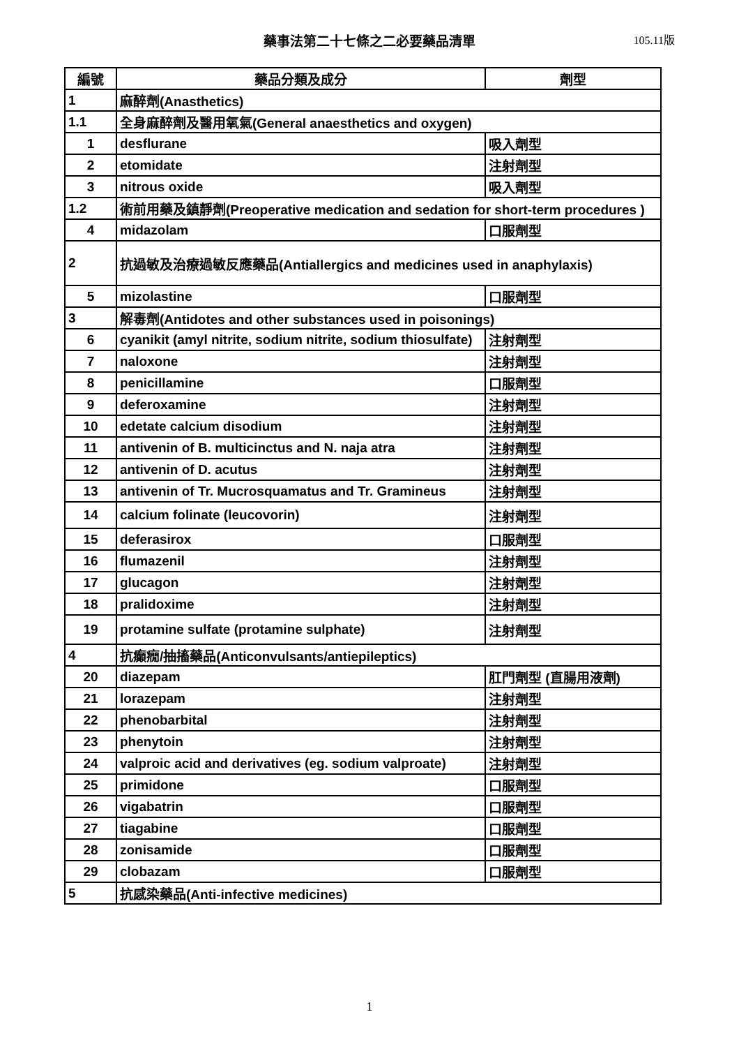藥事法第二十七條之二必要藥品清單
105.11版
| 編號 | 藥品分類及成分 | 劑型 |
| --- | --- | --- |
| 1 | 麻醉劑(Anasthetics) | |
| 1.1 | 全身麻醉劑及醫用氧氣(General anaesthetics and oxygen) | |
| 1 | desflurane | 吸入劑型 |
| 2 | etomidate | 注射劑型 |
| 3 | nitrous oxide | 吸入劑型 |
| 1.2 | 術前用藥及鎮靜劑(Preoperative medication and sedation for short-term procedures ) | |
| 4 | midazolam | 口服劑型 |
| 2 | 抗過敏及治療過敏反應藥品(Antiallergics and medicines used in anaphylaxis) | |
| 5 | mizolastine | 口服劑型 |
| 3 | 解毒劑(Antidotes and other substances used in poisonings) | |
| 6 | cyanikit (amyl nitrite, sodium nitrite, sodium thiosulfate) | 注射劑型 |
| 7 | naloxone | 注射劑型 |
| 8 | penicillamine | 口服劑型 |
| 9 | deferoxamine | 注射劑型 |
| 10 | edetate calcium disodium | 注射劑型 |
| 11 | antivenin of B. multicinctus and N. naja atra | 注射劑型 |
| 12 | antivenin of D. acutus | 注射劑型 |
| 13 | antivenin of Tr. Mucrosquamatus and Tr. Gramineus | 注射劑型 |
| 14 | calcium folinate (leucovorin) | 注射劑型 |
| 15 | deferasirox | 口服劑型 |
| 16 | flumazenil | 注射劑型 |
| 17 | glucagon | 注射劑型 |
| 18 | pralidoxime | 注射劑型 |
| 19 | protamine sulfate (protamine sulphate) | 注射劑型 |
| 4 | 抗癲癇/抽搐藥品(Anticonvulsants/antiepileptics) | |
| 20 | diazepam | 肛門劑型 (直腸用液劑) |
| 21 | lorazepam | 注射劑型 |
| 22 | phenobarbital | 注射劑型 |
| 23 | phenytoin | 注射劑型 |
| 24 | valproic acid and derivatives (eg. sodium valproate) | 注射劑型 |
| 25 | primidone | 口服劑型 |
| 26 | vigabatrin | 口服劑型 |
| 27 | tiagabine | 口服劑型 |
| 28 | zonisamide | 口服劑型 |
| 29 | clobazam | 口服劑型 |
| 5 | 抗感染藥品(Anti-infective medicines) | |
1